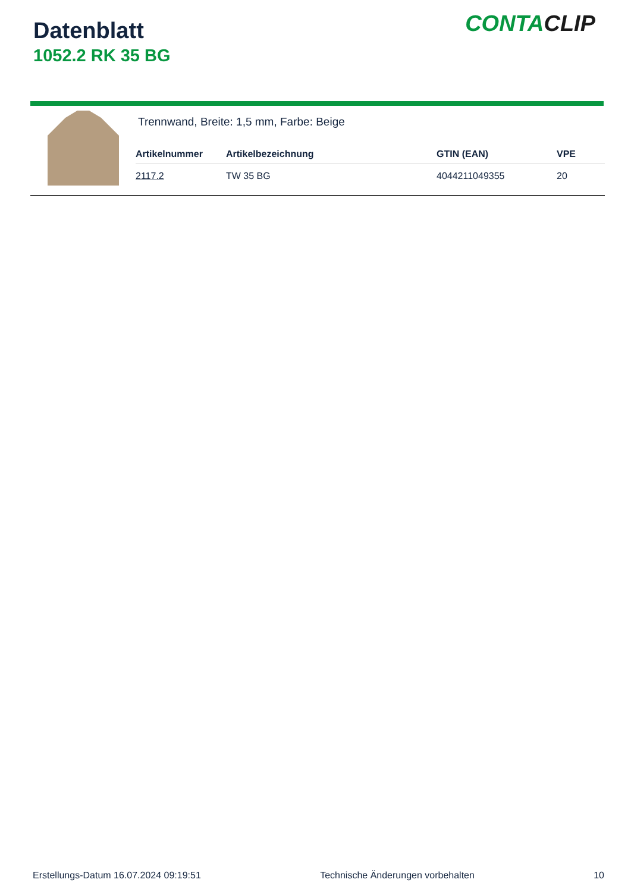Datenblatt
1052.2 RK 35 BG
CONTACLIP
Trennwand, Breite: 1,5 mm, Farbe: Beige
| Artikelnummer | Artikelbezeichnung | GTIN (EAN) | VPE |
| --- | --- | --- | --- |
| 2117.2 | TW 35 BG | 4044211049355 | 20 |
Erstellungs-Datum 16.07.2024 09:19:51 Technische Änderungen vorbehalten 10